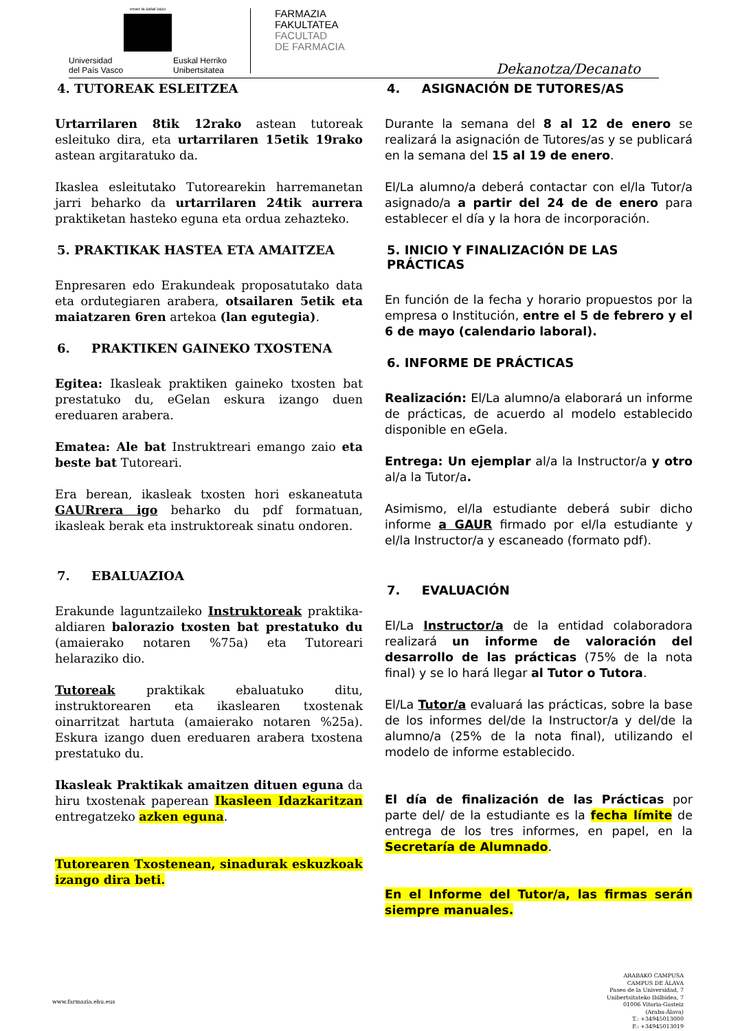eman ta zabal zazu
Universidad
del País Vasco Euskal Herriko
Unibertsitatea
FARMAZIA
FAKULTATEA
FACULTAD
DE FARMACIA
Dekanotza/Decanato
4. TUTOREAK ESLEITZEA
Urtarrilaren 8tik 12rako astean tutoreak esleituko dira, eta urtarrilaren 15etik 19rako astean argitaratuko da.
Ikaslea esleitutako Tutorearekin harremanetan jarri beharko da urtarrilaren 24tik aurrera praktiketan hasteko eguna eta ordua zehazteko.
5. PRAKTIKAK HASTEA ETA AMAITZEA
Enpresaren edo Erakundeak proposatutako data eta ordutegiaren arabera, otsailaren 5etik eta maiatzaren 6ren artekoa (lan egutegia).
6. PRAKTIKEN GAINEKO TXOSTENA
Egitea: Ikasleak praktiken gaineko txosten bat prestatuko du, eGelan eskura izango duen ereduaren arabera.
Ematea: Ale bat Instruktreari emango zaio eta beste bat Tutoreari.
Era berean, ikasleak txosten hori eskaneatuta GAURrera igo beharko du pdf formatuan, ikasleak berak eta instruktoreak sinatu ondoren.
7. EBALUAZIOA
Erakunde laguntzaileko Instruktoreak praktika-aldiaren balorazio txosten bat prestatuko du (amaierako notaren %75a) eta Tutoreari helaraziko dio.
Tutoreak praktikak ebaluatuko ditu, instruktorearen eta ikaslearen txostenak oinarritzat hartuta (amaierako notaren %25a). Eskura izango duen ereduaren arabera txostena prestatuko du.
Ikasleak Praktikak amaitzen dituen eguna da hiru txostenak paperean Ikasleen Idazkaritzan entregatzeko azken eguna.
Tutorearen Txostenean, sinadurak eskuzkoak izango dira beti.
4. ASIGNACIÓN DE TUTORES/AS
Durante la semana del 8 al 12 de enero se realizará la asignación de Tutores/as y se publicará en la semana del 15 al 19 de enero.
El/La alumno/a deberá contactar con el/la Tutor/a asignado/a a partir del 24 de de enero para establecer el día y la hora de incorporación.
5. INICIO Y FINALIZACIÓN DE LAS PRÁCTICAS
En función de la fecha y horario propuestos por la empresa o Institución, entre el 5 de febrero y el 6 de mayo (calendario laboral).
6. INFORME DE PRÁCTICAS
Realización: El/La alumno/a elaborará un informe de prácticas, de acuerdo al modelo establecido disponible en eGela.
Entrega: Un ejemplar al/a la Instructor/a y otro al/a la Tutor/a.
Asimismo, el/la estudiante deberá subir dicho informe a GAUR firmado por el/la estudiante y el/la Instructor/a y escaneado (formato pdf).
7. EVALUACIÓN
El/La Instructor/a de la entidad colaboradora realizará un informe de valoración del desarrollo de las prácticas (75% de la nota final) y se lo hará llegar al Tutor o Tutora.
El/La Tutor/a evaluará las prácticas, sobre la base de los informes del/de la Instructor/a y del/de la alumno/a (25% de la nota final), utilizando el modelo de informe establecido.
El día de finalización de las Prácticas por parte del/ de la estudiante es la fecha límite de entrega de los tres informes, en papel, en la Secretaría de Alumnado.
En el Informe del Tutor/a, las firmas serán siempre manuales.
www.farmazia.ehu.eus
ARABAKO CAMPUSA
CAMPUS DE ÁLAVA
Paseo de la Universidad, 7
Unibertsitateko Ibilbidea, 7
01006 Vitoria-Gasteiz
(Araba-Álava)
T.: +34945013000
F.: +34945013019